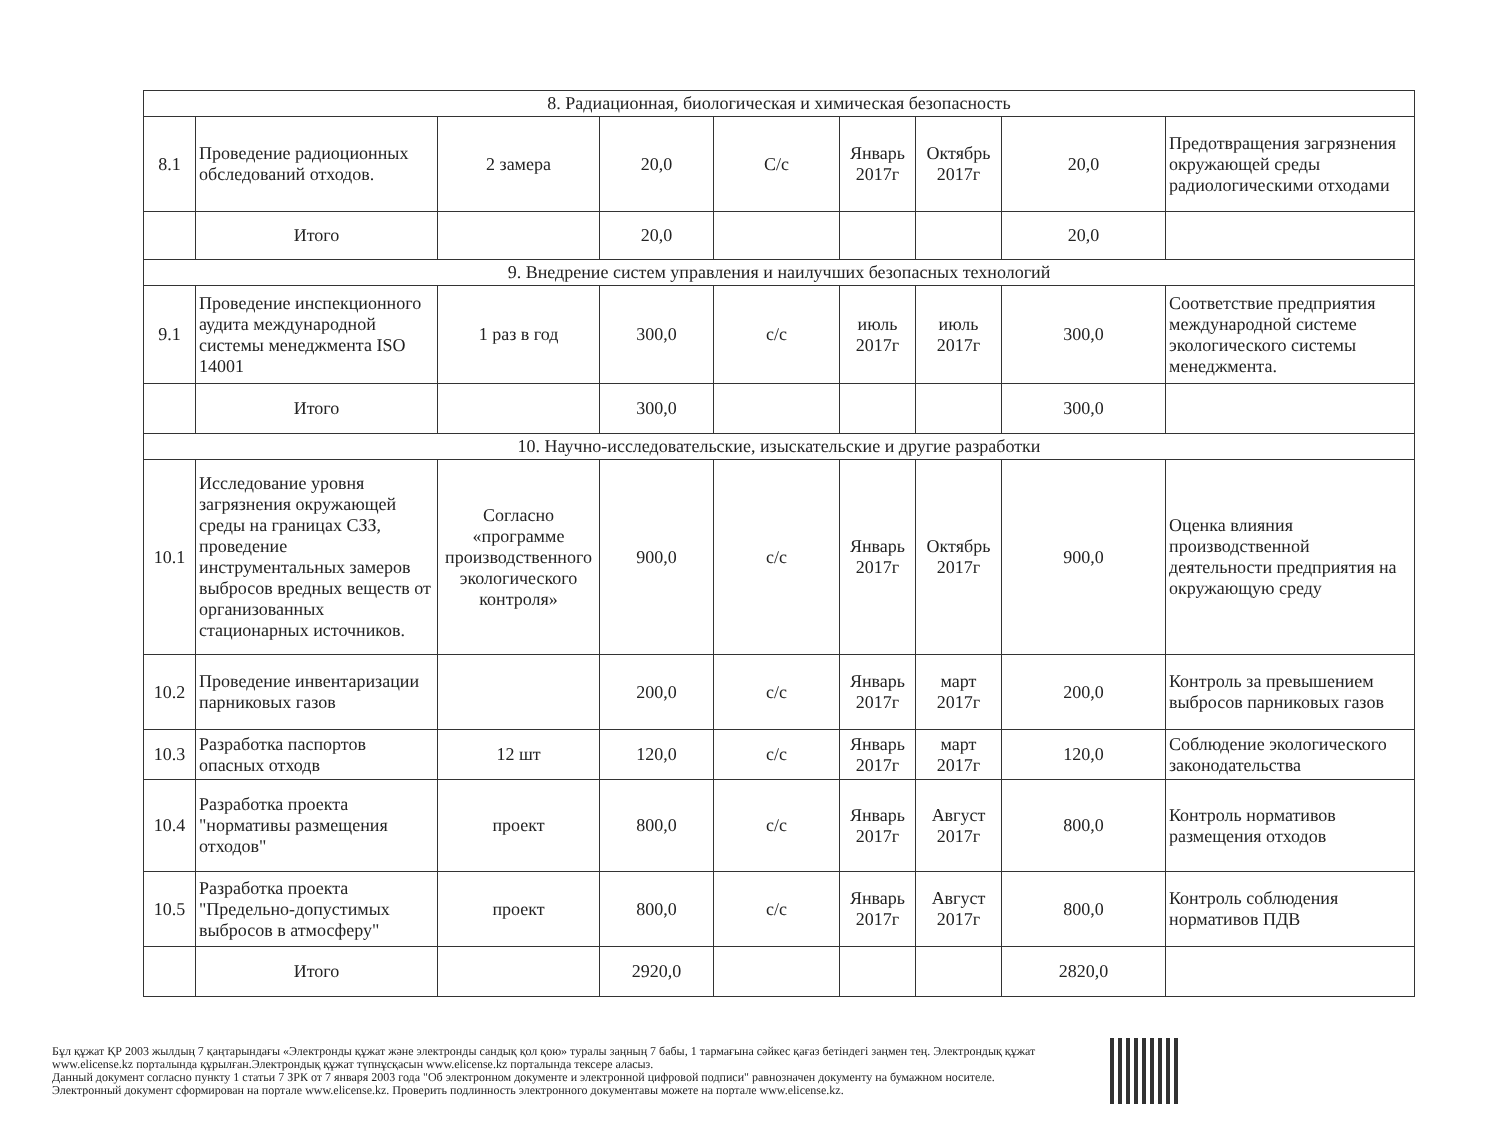| 8. Радиационная, биологическая и химическая безопасность | | | | | | | | |
| 8.1 | Проведение радиоционных обследований отходов. | 2 замера | 20,0 | С/с | Январь 2017г | Октябрь 2017г | 20,0 | Предотвращения загрязнения окружающей среды радиологическими отходами |
| | Итого | | 20,0 | | | | 20,0 | |
| 9. Внедрение систем управления и наилучших безопасных технологий | | | | | | | | |
| 9.1 | Проведение инспекционного аудита международной системы менеджмента ISO 14001 | 1 раз в год | 300,0 | с/с | июль 2017г | июль 2017г | 300,0 | Соответствие предприятия международной системе экологического системы менеджмента. |
| | Итого | | 300,0 | | | | 300,0 | |
| 10. Научно-исследовательские, изыскательские и другие разработки | | | | | | | | |
| 10.1 | Исследование уровня загрязнения окружающей среды на границах СЗЗ, проведение инструментальных замеров выбросов вредных веществ от организованных стационарных источников. | Согласно «программе производственного экологического контроля» | 900,0 | с/с | Январь 2017г | Октябрь 2017г | 900,0 | Оценка влияния производственной деятельности предприятия на окружающую среду |
| 10.2 | Проведение инвентаризации парниковых газов | | 200,0 | с/с | Январь 2017г | март 2017г | 200,0 | Контроль за превышением выбросов парниковых газов |
| 10.3 | Разработка паспортов опасных отходв | 12 шт | 120,0 | с/с | Январь 2017г | март 2017г | 120,0 | Соблюдение экологического законодательства |
| 10.4 | Разработка проекта "нормативы размещения отходов" | проект | 800,0 | с/с | Январь 2017г | Август 2017г | 800,0 | Контроль нормативов размещения отходов |
| 10.5 | Разработка проекта "Предельно-допустимых выбросов в атмосферу" | проект | 800,0 | с/с | Январь 2017г | Август 2017г | 800,0 | Контроль соблюдения нормативов ПДВ |
| | Итого | | 2920,0 | | | | 2820,0 | |
Бұл құжат ҚР 2003 жылдың 7 қаңтарындағы «Электронды құжат және электронды сандық қол қою» туралы заңның 7 бабы, 1 тармағына сәйкес қағаз бетіндегі заңмен тең. Электрондық құжат www.elicense.kz порталында құрылған.Электрондық құжат түпнұсқасын www.elicense.kz порталында тексере аласыз.
Данный документ согласно пункту 1 статьи 7 ЗРК от 7 января 2003 года "Об электронном документе и электронной цифровой подписи" равнозначен документу на бумажном носителе. Электронный документ сформирован на портале www.elicense.kz. Проверить подлинность электронного документавы можете на портале www.elicense.kz.